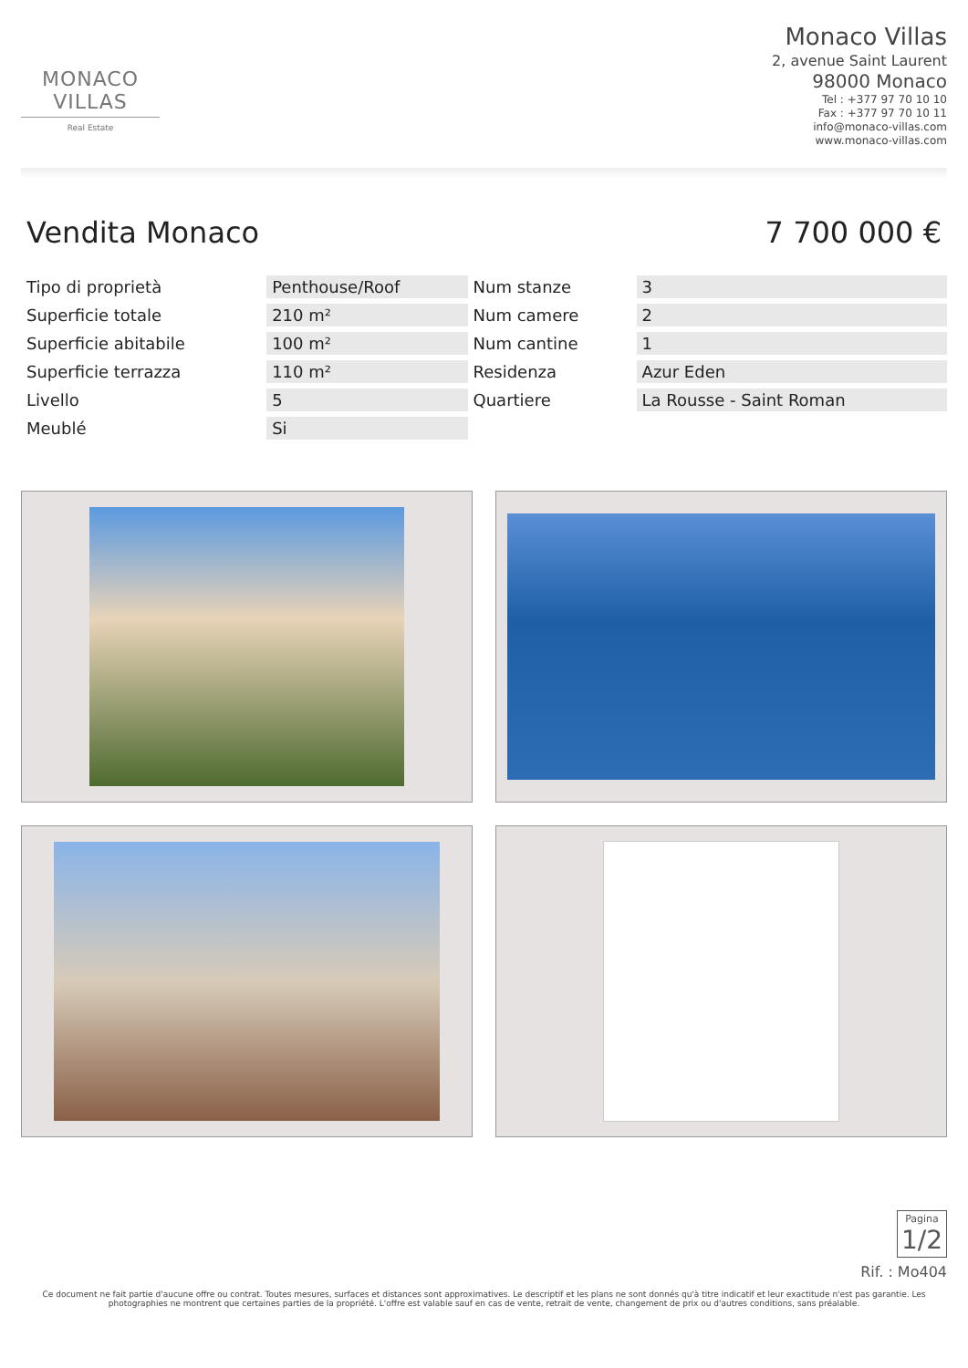MONACO VILLAS
Real Estate
Monaco Villas
2, avenue Saint Laurent
98000 Monaco
Tel : +377 97 70 10 10
Fax : +377 97 70 10 11
info@monaco-villas.com
www.monaco-villas.com
Vendita Monaco 7 700 000 €
| Tipo di proprietà | Penthouse/Roof | Num stanze | 3 |
| Superficie totale | 210 m² | Num camere | 2 |
| Superficie abitabile | 100 m² | Num cantine | 1 |
| Superficie terrazza | 110 m² | Residenza | Azur Eden |
| Livello | 5 | Quartiere | La Rousse - Saint Roman |
| Meublé | Si | | |
Pagina
1/2
Rif. : Mo404
Ce document ne fait partie d'aucune offre ou contrat. Toutes mesures, surfaces et distances sont approximatives. Le descriptif et les plans ne sont donnés qu'à titre indicatif et leur exactitude n'est pas garantie. Les photographies ne montrent que certaines parties de la propriété. L'offre est valable sauf en cas de vente, retrait de vente, changement de prix ou d'autres conditions, sans préalable.